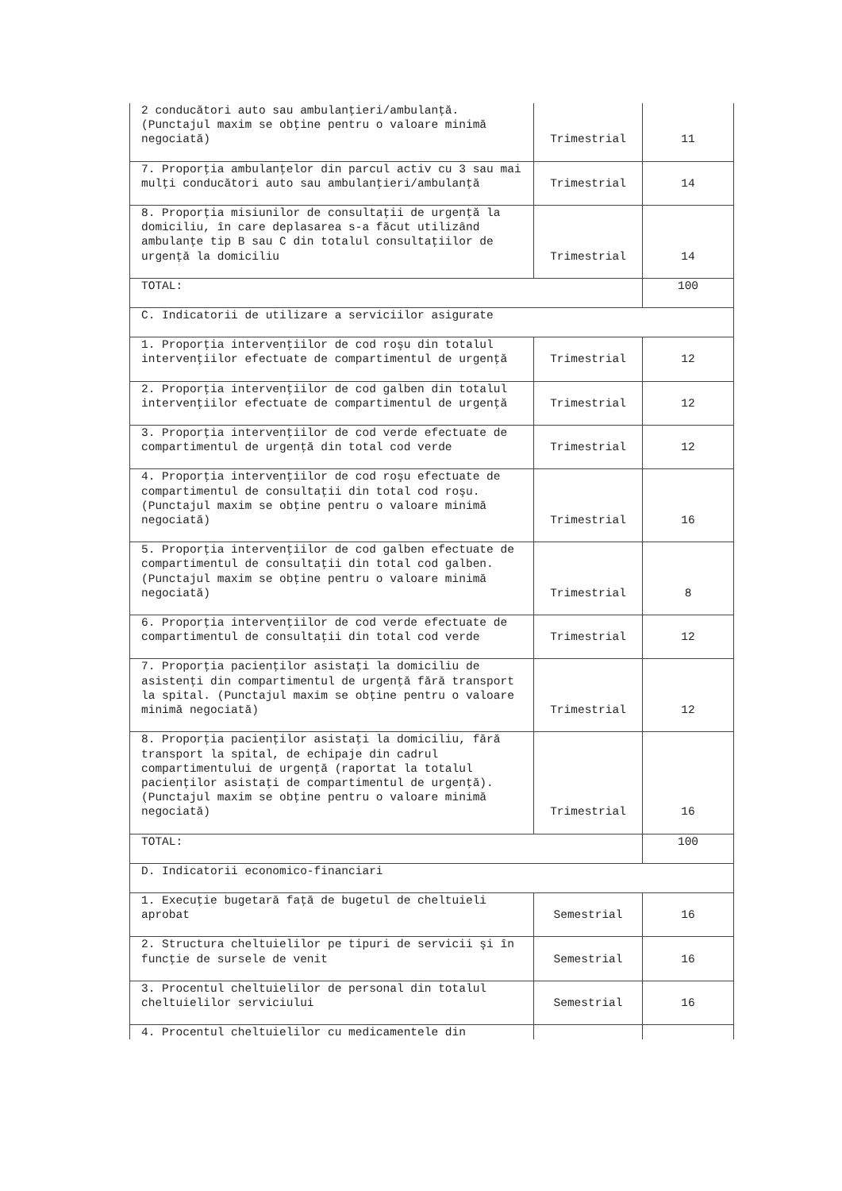| 2 conducători auto sau ambulanţieri/ambulanţă. (Punctajul maxim se obţine pentru o valoare minimă negociată) | Trimestrial | 11 |
| 7. Proporţia ambulanţelor din parcul activ cu 3 sau mai mulţi conducători auto sau ambulanţieri/ambulanţă | Trimestrial | 14 |
| 8. Proporţia misiunilor de consultaţii de urgenţă la domiciliu, în care deplasarea s-a făcut utilizând ambulanţe tip B sau C din totalul consultaţiilor de urgenţă la domiciliu | Trimestrial | 14 |
| TOTAL: | | 100 |
| C. Indicatorii de utilizare a serviciilor asigurate | | |
| 1. Proporţia intervenţiilor de cod roşu din totalul intervenţiilor efectuate de compartimentul de urgenţă | Trimestrial | 12 |
| 2. Proporţia intervenţiilor de cod galben din totalul intervenţiilor efectuate de compartimentul de urgenţă | Trimestrial | 12 |
| 3. Proporţia intervenţiilor de cod verde efectuate de compartimentul de urgenţă din total cod verde | Trimestrial | 12 |
| 4. Proporţia intervenţiilor de cod roşu efectuate de compartimentul de consultaţii din total cod roşu. (Punctajul maxim se obţine pentru o valoare minimă negociată) | Trimestrial | 16 |
| 5. Proporţia intervenţiilor de cod galben efectuate de compartimentul de consultaţii din total cod galben. (Punctajul maxim se obţine pentru o valoare minimă negociată) | Trimestrial | 8 |
| 6. Proporţia intervenţiilor de cod verde efectuate de compartimentul de consultaţii din total cod verde | Trimestrial | 12 |
| 7. Proporţia pacienţilor asistaţi la domiciliu de asistenţi din compartimentul de urgenţă fără transport la spital. (Punctajul maxim se obţine pentru o valoare minimă negociată) | Trimestrial | 12 |
| 8. Proporţia pacienţilor asistaţi la domiciliu, fără transport la spital, de echipaje din cadrul compartimentului de urgenţă (raportat la totalul pacienţilor asistaţi de compartimentul de urgenţă). (Punctajul maxim se obţine pentru o valoare minimă negociată) | Trimestrial | 16 |
| TOTAL: | | 100 |
| D. Indicatorii economico-financiari | | |
| 1. Execuţie bugetară faţă de bugetul de cheltuieli aprobat | Semestrial | 16 |
| 2. Structura cheltuielilor pe tipuri de servicii şi în funcţie de sursele de venit | Semestrial | 16 |
| 3. Procentul cheltuielilor de personal din totalul cheltuielilor serviciului | Semestrial | 16 |
| 4. Procentul cheltuielilor cu medicamentele din | | |